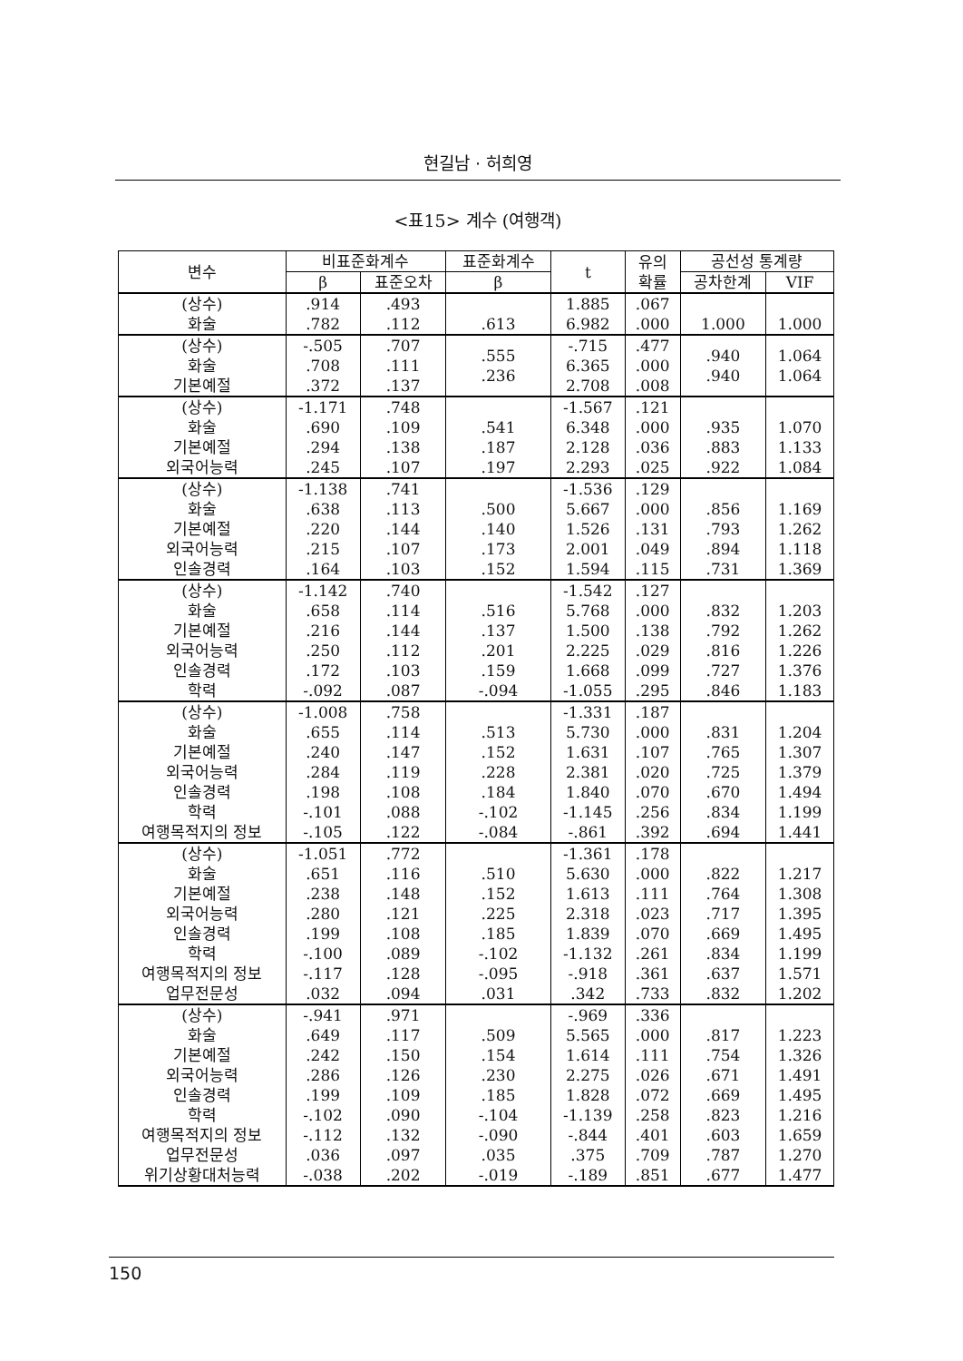현길남 · 허희영
<표15> 계수 (여행객)
| 변수 | 비표준화계수 | | 표준화계수 | t | 유의 확률 | 공선성 통계량 | |
| --- | --- | --- | --- | --- | --- | --- | --- |
| | β | 표준오차 | β | | | 공차한계 | VIF |
| (상수) 화술 | .914 .782 | .493 .112 | .613 | 1.885 6.982 | .067 .000 | 1.000 | 1.000 |
| (상수) 화술 기본예절 | -.505 .708 .372 | .707 .111 .137 | .555 .236 | -.715 6.365 2.708 | .477 .000 .008 | .940 .940 | 1.064 1.064 |
| (상수) 화술 기본예절 외국어능력 | -1.171 .690 .294 .245 | .748 .109 .138 .107 | .541 .187 .197 | -1.567 6.348 2.128 2.293 | .121 .000 .036 .025 | .935 .883 .922 | 1.070 1.133 1.084 |
| (상수) 화술 기본예절 외국어능력 인솔경력 | -1.138 .638 .220 .215 .164 | .741 .113 .144 .107 .103 | .500 .140 .173 .152 | -1.536 5.667 1.526 2.001 1.594 | .129 .000 .131 .049 .115 | .856 .793 .894 .731 | 1.169 1.262 1.118 1.369 |
| (상수) 화술 기본예절 외국어능력 인솔경력 학력 | -1.142 .658 .216 .250 .172 -.092 | .740 .114 .144 .112 .103 .087 | .516 .137 .201 .159 -.094 | -1.542 5.768 1.500 2.225 1.668 -1.055 | .127 .000 .138 .029 .099 .295 | .832 .792 .816 .727 .846 | 1.203 1.262 1.226 1.376 1.183 |
| (상수) 화술 기본예절 외국어능력 인솔경력 학력 여행목적지의 정보 | -1.008 .655 .240 .284 .198 -.101 -.105 | .758 .114 .147 .119 .108 .088 .122 | .513 .152 .228 .184 -.102 -.084 | -1.331 5.730 1.631 2.381 1.840 -1.145 -.861 | .187 .000 .107 .020 .070 .256 .392 | .831 .765 .725 .670 .834 .694 | 1.204 1.307 1.379 1.494 1.199 1.441 |
| (상수) 화술 기본예절 외국어능력 인솔경력 학력 여행목적지의 정보 업무전문성 | -1.051 .651 .238 .280 .199 -.100 -.117 .032 | .772 .116 .148 .121 .108 .089 .128 .094 | .510 .152 .225 .185 -.102 -.095 .031 | -1.361 5.630 1.613 2.318 1.839 -1.132 -.918 .342 | .178 .000 .111 .023 .070 .261 .361 .733 | .822 .764 .717 .669 .834 .637 .832 | 1.217 1.308 1.395 1.495 1.199 1.571 1.202 |
| (상수) 화술 기본예절 외국어능력 인솔경력 학력 여행목적지의 정보 업무전문성 위기상황대처능력 | -.941 .649 .242 .286 .199 -.102 -.112 .036 -.038 | .971 .117 .150 .126 .109 .090 .132 .097 .202 | .509 .154 .230 .185 -.104 -.090 .035 -.019 | -.969 5.565 1.614 2.275 1.828 -1.139 -.844 .375 -.189 | .336 .000 .111 .026 .072 .258 .401 .709 .851 | .817 .754 .671 .669 .823 .603 .787 .677 | 1.223 1.326 1.491 1.495 1.216 1.659 1.270 1.477 |
150